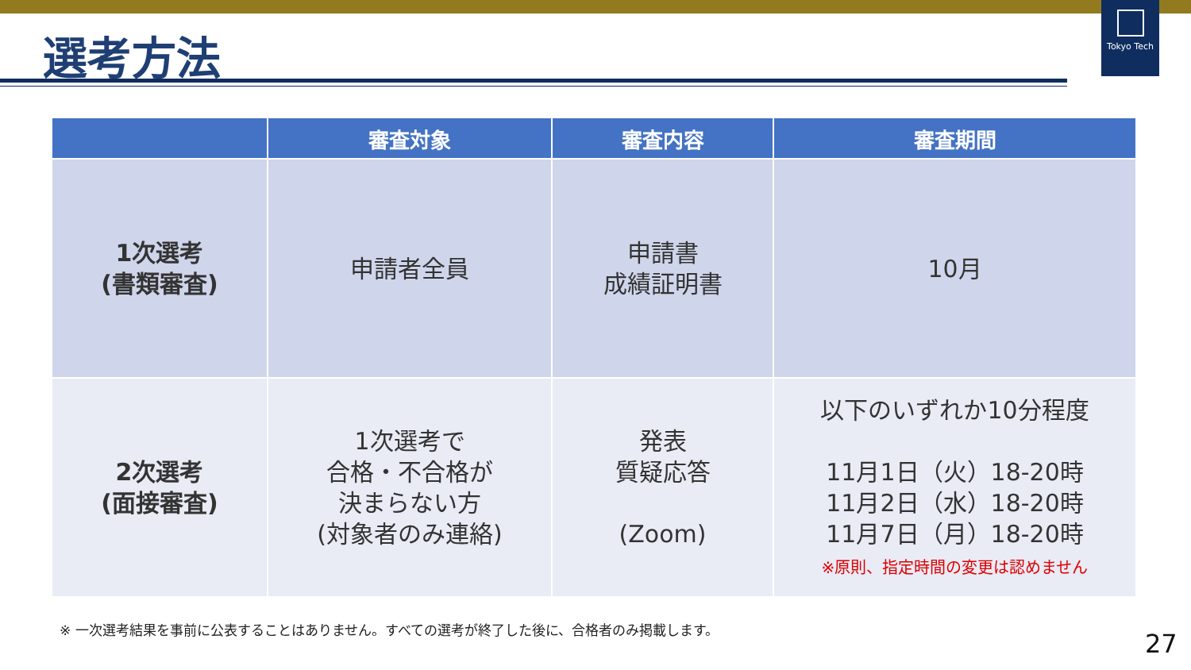Tokyo Tech
選考方法
| | 審査対象 | 審査内容 | 審査期間 |
| --- | --- | --- | --- |
| 1次選考 (書類審査) | 申請者全員 | 申請書 成績証明書 | 10月 |
| 2次選考 (面接審査) | 1次選考で 合格・不合格が 決まらない方 (対象者のみ連絡) | 発表 質疑応答 (Zoom) | 以下のいずれか10分程度 11月1日（火）18-20時 11月2日（水）18-20時 11月7日（月）18-20時 ※原則、指定時間の変更は認めません |
※ 一次選考結果を事前に公表することはありません。すべての選考が終了した後に、合格者のみ掲載します。
27